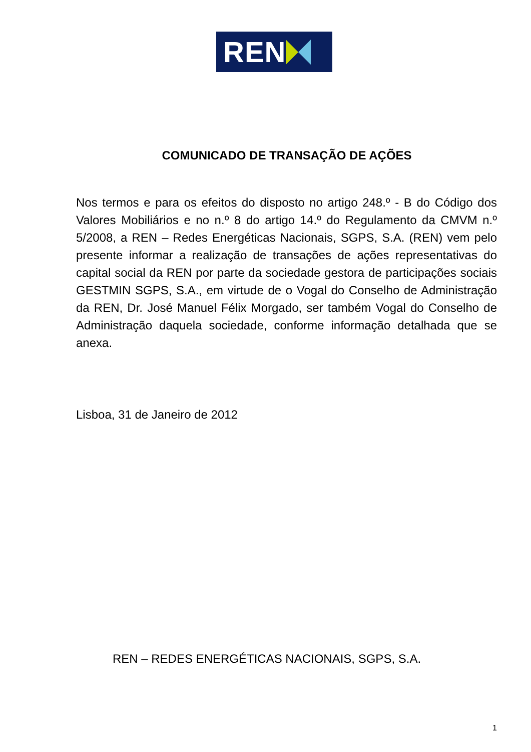REN
COMUNICADO DE TRANSAÇÃO DE AÇÕES
Nos termos e para os efeitos do disposto no artigo 248.º - B do Código dos Valores Mobiliários e no n.º 8 do artigo 14.º do Regulamento da CMVM n.º 5/2008, a REN – Redes Energéticas Nacionais, SGPS, S.A. (REN) vem pelo presente informar a realização de transações de ações representativas do capital social da REN por parte da sociedade gestora de participações sociais GESTMIN SGPS, S.A., em virtude de o Vogal do Conselho de Administração da REN, Dr. José Manuel Félix Morgado, ser também Vogal do Conselho de Administração daquela sociedade, conforme informação detalhada que se anexa.
Lisboa, 31 de Janeiro de 2012
REN – REDES ENERGÉTICAS NACIONAIS, SGPS, S.A.
1